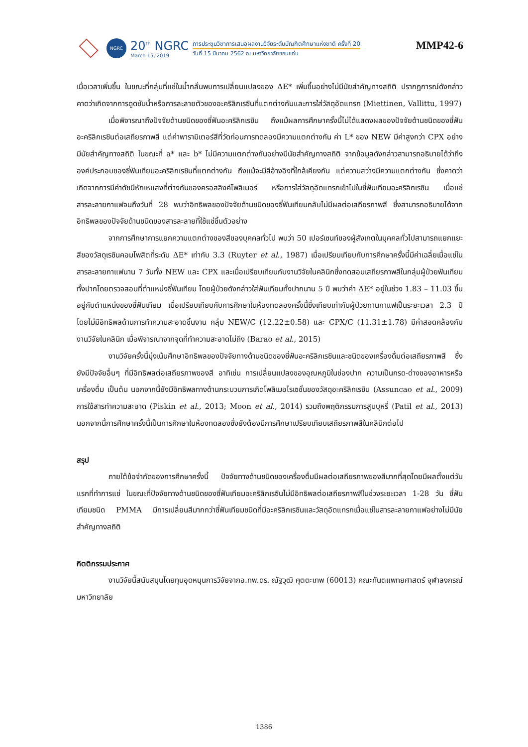NGRC
20<sup>th</sup> NGRC
March 15, 2019
การประชุมวิชาการเสนอผลงานวิจัยระดับบัณฑิตศึกษาแห่งชาติ ครั้งที่ 20
วันที่ 15 มีนาคม 2562 ณ มหาวิทยาลัยขอนแก่น
MMP42-6
เมื่อเวลาเพิ่มขึ้น ในขณะที่กลุ่มที่แช่ในน้ำกลั่นพบการเปลี่ยนแปลงของ ΔE* เพิ่มขึ้นอย่างไม่มีนัยสำคัญทางสถิติ ปรากฏการณ์ดังกล่าวคาดว่าเกิดจากการดูดซับน้ำหรือการละลายตัวของอะคริลิกเรซินที่แตกต่างกันและการใส่วัสดุอัดแทรก (Miettinen, Vallittu, 1997)
เมื่อพิจารณาถึงปัจจัยด้านชนิดของซี่ฟันอะคริลิกเรซิน ถึงแม้ผลการศึกษาครั้งนี้ไม่ได้แสดงผลของปัจจัยด้านชนิดของซี่ฟันอะคริลิกเรซินต่อเสถียรภาพสี แต่ค่าพารามิเตอร์สีที่วัดก่อนการทดลองมีความแตกต่างกัน ค่า L* ของ NEW มีค่าสูงกว่า CPX อย่างมีนัยสำคัญทางสถิติ ในขณะที่ a* และ b* ไม่มีความแตกต่างกันอย่างมีนัยสำคัญทางสถิติ จากข้อมูลดังกล่าวสามารถอธิบายได้ว่าถึงองค์ประกอบของซี่ฟันเทียมอะคริลิกเรซินที่แตกต่างกัน ถึงแม้จะมีสีอ้างอิงที่ใกล้เคียงกัน แต่ความสว่างมีความแตกต่างกัน ซึ่งคาดว่าเกิดจากการมีค่าดัชนีหักเหแสงที่ต่างกันของครอสลิงค์โพลิเมอร์ หรือการใส่วัสดุอัดแทรกเข้าไปในซี่ฟันเทียมอะคริลิกเรซิน เมื่อแช่สารละลายกาแฟจนถึงวันที่ 28 พบว่าอิทธิพลของปัจจัยด้านชนิดของซี่ฟันเทียมกลับไม่มีผลต่อเสถียรภาพสี ซึ่งสามารถอธิบายได้จากอิทธิพลของปัจจัยด้านชนิดของสารละลายที่ใช้แช่ชิ้นตัวอย่าง
จากการศึกษาการแยกความแตกต่างของสีของบุคคลทั่วไป พบว่า 50 เปอร์เซนท์ของผู้สังเกตในบุคคลทั่วไปสามารถแยกแยะสีของวัสดุเรซินคอมโพสิตที่ระดับ ΔE* เท่ากับ 3.3 (Ruyter et al., 1987) เมื่อเปรียบเทียบกับการศึกษาครั้งนี้มีค่าเฉลี่ยเมื่อแช่ในสารละลายกาแฟนาน 7 วันทั้ง NEW และ CPX และเมื่อเปรียบเทียบกับงานวิจัยในคลินิกซึ่งทดสอบเสถียรภาพสีในกลุ่มผู้ป่วยฟันเทียมทั้งปากโดยตรวจสอบที่ตำแหน่งซี่ฟันเทียม โดยผู้ป่วยดังกล่าวใส่ฟันเทียมทั้งปากนาน 5 ปี พบว่าค่า ΔE* อยู่ในช่วง 1.83 – 11.03 ขึ้นอยู่กับตำแหน่งของซี่ฟันเทียม เมื่อเปรียบเทียบกับการศึกษาในห้องทดลองครั้งนี้ซึ่งเทียบเท่ากับผู้ป่วยทานกาแฟเป็นระยะเวลา 2.3 ปี โดยไม่มีอิทธิพลด้านการทำความสะอาดชิ้นงาน กลุ่ม NEW/C (12.22±0.58) และ CPX/C (11.31±1.78) มีค่าสอดคล้องกับงานวิจัยในคลินิก เมื่อพิจารณาจากจุดที่ทำความสะอาดไม่ถึง (Barao et al., 2015)
งานวิจัยครั้งนี้มุ่งเน้นศึกษาอิทธิพลของปัจจัยทางด้านชนิดของซี่ฟันอะคริลิกเรซินและชนิดของเครื่องดื่มต่อเสถียรภาพสี ซึ่งยังมีปัจจัยอื่นๆ ที่มีอิทธิพลต่อเสถียรภาพของสี อาทิเช่น การเปลี่ยนแปลงของอุณหภูมิในช่องปาก ความเป็นกรด-ด่างของอาหารหรือเครื่องดื่ม เป็นต้น นอกจากนี้ยังมีอิทธิพลทางด้านกระบวนการเกิดโพลิเมอไรเซชั่นของวัสดุอะคริลิกเรซิน (Assuncao et al., 2009) การใช้สารทำความสะอาด (Piskin et al., 2013; Moon et al., 2014) รวมถึงพฤติกรรมการสูบบุหรี่ (Patil et al., 2013) นอกจากนี้การศึกษาครั้งนี้เป็นการศึกษาในห้องทดลองซึ่งยังต้องมีการศึกษาเปรียบเทียบเสถียรภาพสีในคลินิกต่อไป
สรุป
ภายใต้ข้อจำกัดของการศึกษาครั้งนี้ ปัจจัยทางด้านชนิดของเครื่องดื่มมีผลต่อเสถียรภาพของสีมากที่สุดโดยมีผลตั้งแต่วันแรกที่ทำการแช่ ในขณะที่ปัจจัยทางด้านชนิดของซี่ฟันเทียมอะคริลิกเรซินไม่มีอิทธิพลต่อเสถียรภาพสีในช่วงระยะเวลา 1-28 วัน ซี่ฟันเทียมชนิด PMMA มีการเปลี่ยนสีมากกว่าซี่ฟันเทียมชนิดที่มีอะคริลิกเรซินและวัสดุอัดแทรกเมื่อแช่ในสารละลายกาแฟอย่างไม่มีนัยสำคัญทางสถิติ
กิตติกรรมประกาศ
งานวิจัยนี้สนับสนุนโดยทุนอุดหนุนการวิจัยจากอ.ทพ.ดร. ณัฐวุฒิ คุตตะเทพ (60013) คณะทันตแพทยศาสตร์ จุฬาลงกรณ์มหาวิทยาลัย
1386